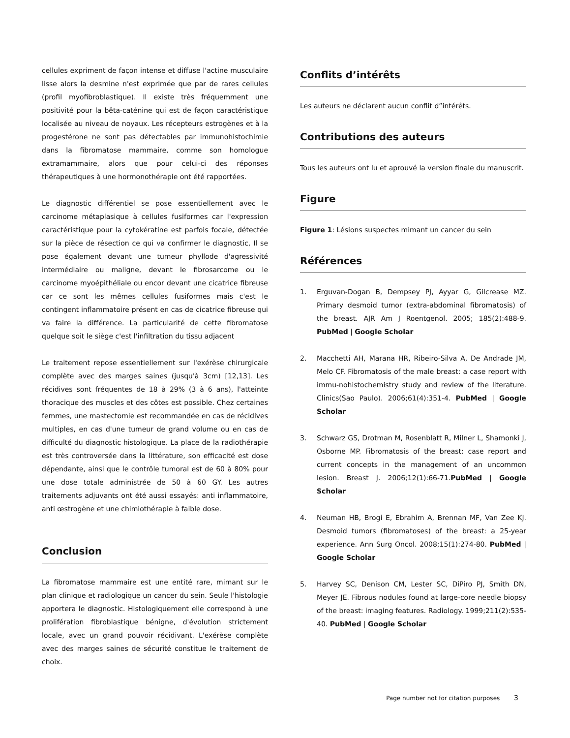cellules expriment de façon intense et diffuse l'actine musculaire lisse alors la desmine n'est exprimée que par de rares cellules (profil myofibroblastique). Il existe très fréquemment une positivité pour la bêta-caténine qui est de façon caractéristique localisée au niveau de noyaux. Les récepteurs estrogènes et à la progestérone ne sont pas détectables par immunohistochimie dans la fibromatose mammaire, comme son homologue extramammaire, alors que pour celui-ci des réponses thérapeutiques à une hormonothérapie ont été rapportées.
Le diagnostic différentiel se pose essentiellement avec le carcinome métaplasique à cellules fusiformes car l'expression caractéristique pour la cytokératine est parfois focale, détectée sur la pièce de résection ce qui va confirmer le diagnostic, Il se pose également devant une tumeur phyllode d'agressivité intermédiaire ou maligne, devant le fibrosarcome ou le carcinome myoépithéliale ou encor devant une cicatrice fibreuse car ce sont les mêmes cellules fusiformes mais c'est le contingent inflammatoire présent en cas de cicatrice fibreuse qui va faire la différence. La particularité de cette fibromatose quelque soit le siège c'est l'infiltration du tissu adjacent
Le traitement repose essentiellement sur l'exérèse chirurgicale complète avec des marges saines (jusqu'à 3cm) [12,13]. Les récidives sont fréquentes de 18 à 29% (3 à 6 ans), l'atteinte thoracique des muscles et des côtes est possible. Chez certaines femmes, une mastectomie est recommandée en cas de récidives multiples, en cas d'une tumeur de grand volume ou en cas de difficulté du diagnostic histologique. La place de la radiothérapie est très controversée dans la littérature, son efficacité est dose dépendante, ainsi que le contrôle tumoral est de 60 à 80% pour une dose totale administrée de 50 à 60 GY. Les autres traitements adjuvants ont été aussi essayés: anti inflammatoire, anti œstrogène et une chimiothérapie à faible dose.
Conclusion
La fibromatose mammaire est une entité rare, mimant sur le plan clinique et radiologique un cancer du sein. Seule l'histologie apportera le diagnostic. Histologiquement elle correspond à une prolifération fibroblastique bénigne, d'évolution strictement locale, avec un grand pouvoir récidivant. L'exérèse complète avec des marges saines de sécurité constitue le traitement de choix.
Conflits d’intérêts
Les auteurs ne déclarent aucun conflit d”intérêts.
Contributions des auteurs
Tous les auteurs ont lu et aprouvé la version finale du manuscrit.
Figure
Figure 1: Lésions suspectes mimant un cancer du sein
Références
1. Erguvan-Dogan B, Dempsey PJ, Ayyar G, Gilcrease MZ. Primary desmoid tumor (extra-abdominal fibromatosis) of the breast. AJR Am J Roentgenol. 2005; 185(2):488-9. PubMed | Google Scholar
2. Macchetti AH, Marana HR, Ribeiro-Silva A, De Andrade JM, Melo CF. Fibromatosis of the male breast: a case report with immu-nohistochemistry study and review of the literature. Clinics(Sao Paulo). 2006;61(4):351-4. PubMed | Google Scholar
3. Schwarz GS, Drotman M, Rosenblatt R, Milner L, Shamonki J, Osborne MP. Fibromatosis of the breast: case report and current concepts in the management of an uncommon lesion. Breast J. 2006;12(1):66-71.PubMed | Google Scholar
4. Neuman HB, Brogi E, Ebrahim A, Brennan MF, Van Zee KJ. Desmoid tumors (fibromatoses) of the breast: a 25-year experience. Ann Surg Oncol. 2008;15(1):274-80. PubMed | Google Scholar
5. Harvey SC, Denison CM, Lester SC, DiPiro PJ, Smith DN, Meyer JE. Fibrous nodules found at large-core needle biopsy of the breast: imaging features. Radiology. 1999;211(2):535-40. PubMed | Google Scholar
Page number not for citation purposes 3